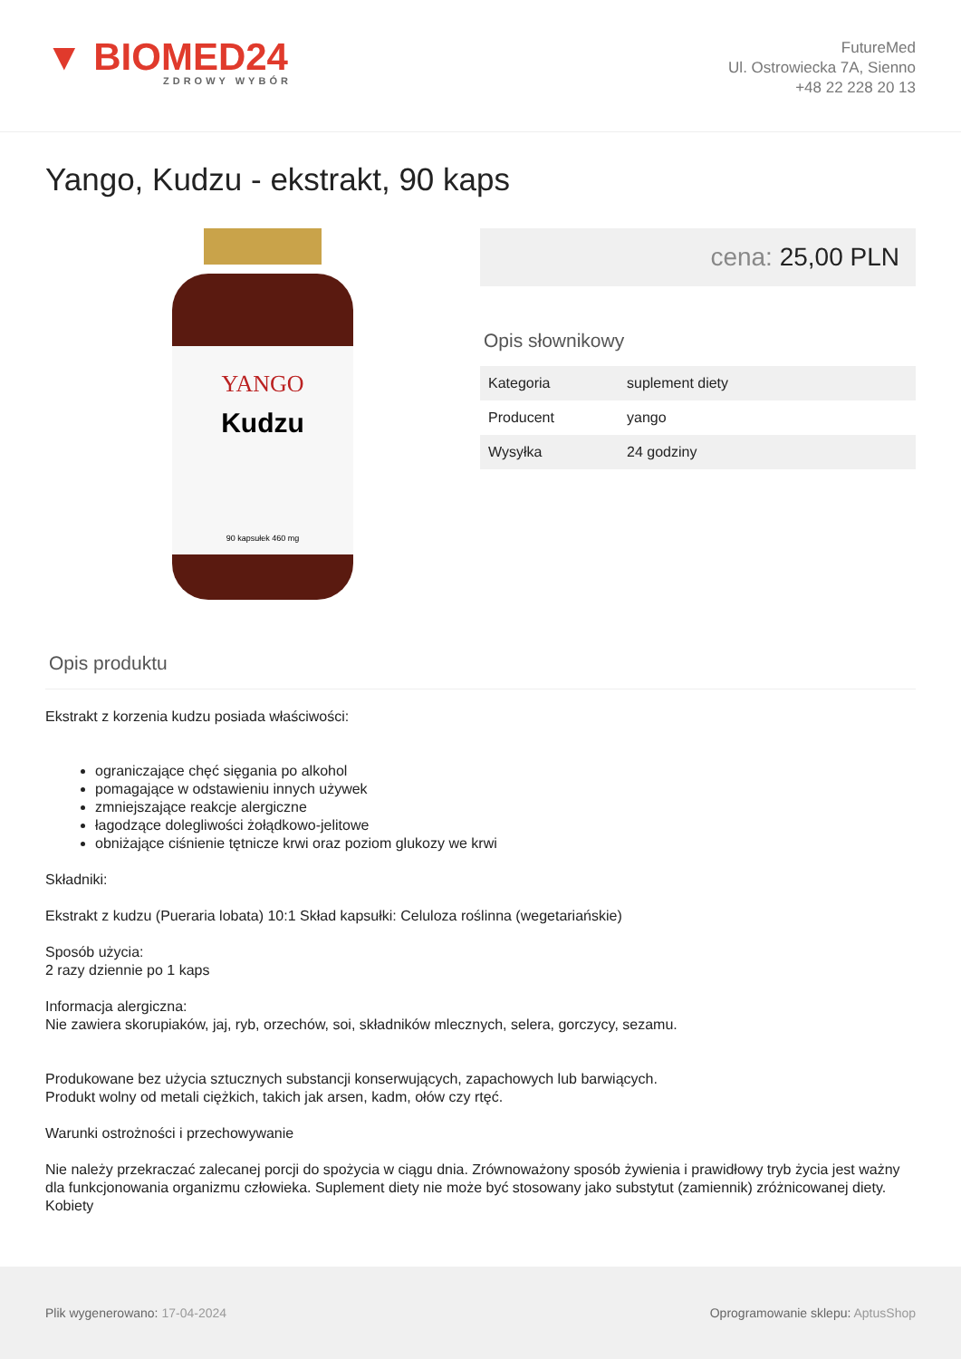▼ BIOMED24
ZDROWY WYBÓR
FutureMed
Ul. Ostrowiecka 7A, Sienno
+48 22 228 20 13
Yango, Kudzu - ekstrakt, 90 kaps
YANGO
Kudzu
90 kapsułek 460 mg
cena: 25,00 PLN
Opis słownikowy
| Kategoria | suplement diety |
| Producent | yango |
| Wysyłka | 24 godziny |
Opis produktu
Ekstrakt z korzenia kudzu posiada właściwości:
ograniczające chęć sięgania po alkohol
pomagające w odstawieniu innych używek
zmniejszające reakcje alergiczne
łagodzące dolegliwości żołądkowo-jelitowe
obniżające ciśnienie tętnicze krwi oraz poziom glukozy we krwi
Składniki:
Ekstrakt z kudzu (Pueraria lobata) 10:1 Skład kapsułki: Celuloza roślinna (wegetariańskie)
Sposób użycia:
2 razy dziennie po 1 kaps
Informacja alergiczna:
Nie zawiera skorupiaków, jaj, ryb, orzechów, soi, składników mlecznych, selera, gorczycy, sezamu.
Produkowane bez użycia sztucznych substancji konserwujących, zapachowych lub barwiących.
Produkt wolny od metali ciężkich, takich jak arsen, kadm, ołów czy rtęć.
Warunki ostrożności i przechowywanie
Nie należy przekraczać zalecanej porcji do spożycia w ciągu dnia. Zrównoważony sposób żywienia i prawidłowy tryb życia jest ważny dla funkcjonowania organizmu człowieka. Suplement diety nie może być stosowany jako substytut (zamiennik) zróżnicowanej diety. Kobiety
Plik wygenerowano: 17-04-2024
Oprogramowanie sklepu: AptusShop